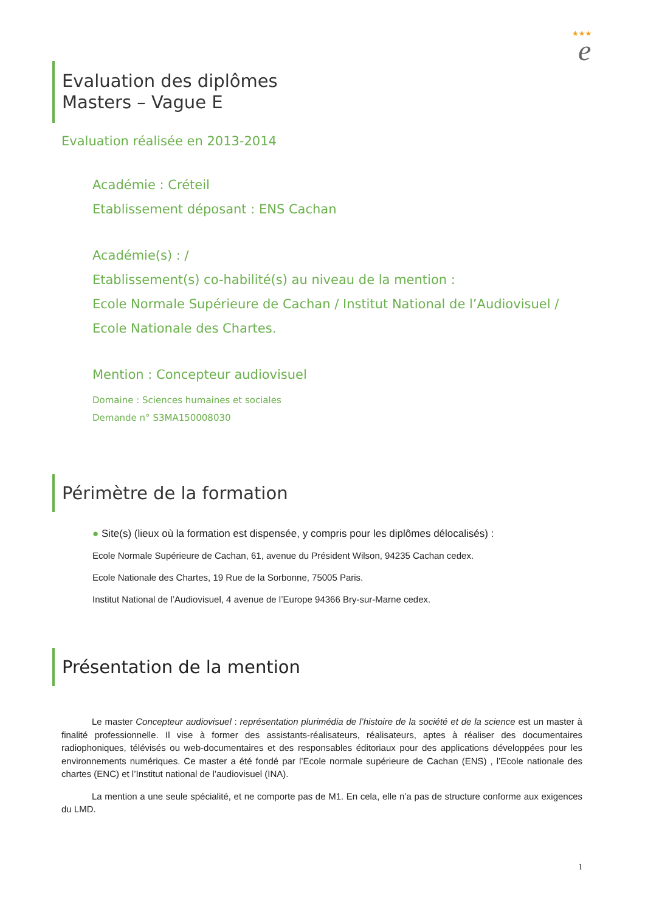★★★
e
Evaluation des diplômes
Masters – Vague E
Evaluation réalisée en 2013-2014
Académie : Créteil
Etablissement déposant : ENS Cachan
Académie(s) : /
Etablissement(s) co-habilité(s) au niveau de la mention :
Ecole Normale Supérieure de Cachan / Institut National de l’Audiovisuel /
Ecole Nationale des Chartes.
Mention : Concepteur audiovisuel
Domaine : Sciences humaines et sociales
Demande n° S3MA150008030
Périmètre de la formation
● Site(s) (lieux où la formation est dispensée, y compris pour les diplômes délocalisés) :
Ecole Normale Supérieure de Cachan, 61, avenue du Président Wilson, 94235 Cachan cedex.
Ecole Nationale des Chartes, 19 Rue de la Sorbonne, 75005 Paris.
Institut National de l’Audiovisuel, 4 avenue de l’Europe 94366 Bry-sur-Marne cedex.
Présentation de la mention
Le master Concepteur audiovisuel : représentation plurimédia de l’histoire de la société et de la science est un master à finalité professionnelle. Il vise à former des assistants-réalisateurs, réalisateurs, aptes à réaliser des documentaires radiophoniques, télévisés ou web-documentaires et des responsables éditoriaux pour des applications développées pour les environnements numériques. Ce master a été fondé par l’Ecole normale supérieure de Cachan (ENS) , l’Ecole nationale des chartes (ENC) et l’Institut national de l’audiovisuel (INA).
La mention a une seule spécialité, et ne comporte pas de M1. En cela, elle n’a pas de structure conforme aux exigences du LMD.
1